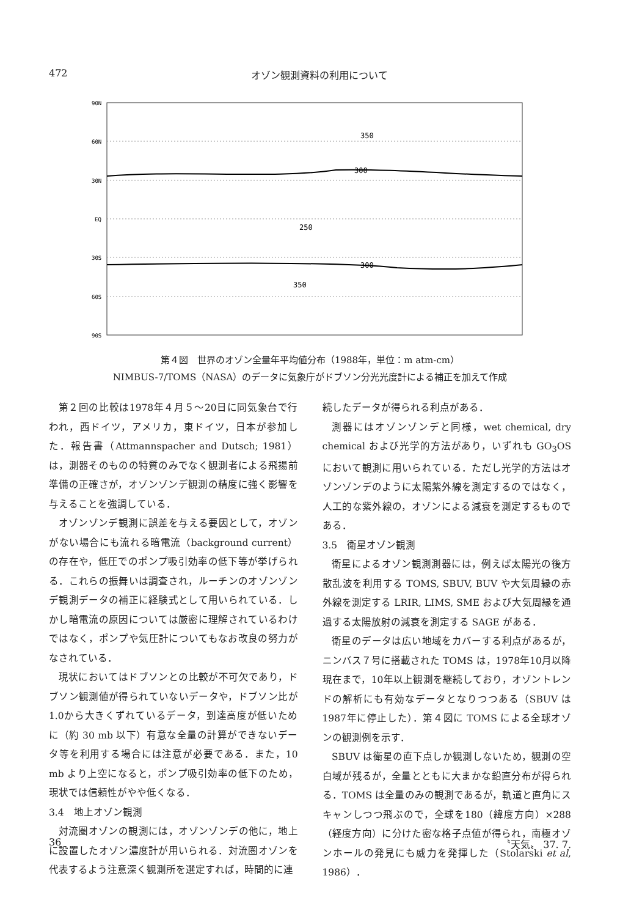472 オゾン観測資料の利用について
90N
60N
30N
EQ
30S
60S
90S
350
300
250
300
350
第４図　世界のオゾン全量年平均値分布（1988年，単位：m atm-cm）
NIMBUS-7/TOMS（NASA）のデータに気象庁がドブソン分光光度計による補正を加えて作成
第２回の比較は1978年４月５～20日に同気象台で行われ，西ドイツ，アメリカ，東ドイツ，日本が参加した．報告書（Attmannspacher and Dutsch; 1981）は，測器そのものの特質のみでなく観測者による飛揚前準備の正確さが，オゾンゾンデ観測の精度に強く影響を与えることを強調している．
オゾンゾンデ観測に誤差を与える要因として，オゾンがない場合にも流れる暗電流（background current）の存在や，低圧でのポンプ吸引効率の低下等が挙げられる．これらの振舞いは調査され，ルーチンのオゾンゾンデ観測データの補正に経験式として用いられている．しかし暗電流の原因については厳密に理解されているわけではなく，ポンプや気圧計についてもなお改良の努力がなされている．
現状においてはドブソンとの比較が不可欠であり，ドブソン観測値が得られていないデータや，ドブソン比が1.0から大きくずれているデータ，到達高度が低いために（約 30 mb 以下）有意な全量の計算ができないデータ等を利用する場合には注意が必要である．また，10 mb より上空になると，ポンプ吸引効率の低下のため，現状では信頼性がやや低くなる．
3.4　地上オゾン観測
対流圏オゾンの観測には，オゾンゾンデの他に，地上に設置したオゾン濃度計が用いられる．対流圏オゾンを代表するよう注意深く観測所を選定すれば，時間的に連
続したデータが得られる利点がある．
測器にはオゾンゾンデと同様，wet chemical, dry chemical および光学的方法があり，いずれも GO<sub>3</sub>OS において観測に用いられている．ただし光学的方法はオゾンゾンデのように太陽紫外線を測定するのではなく，人工的な紫外線の，オゾンによる減衰を測定するものである．
3.5　衛星オゾン観測
衛星によるオゾン観測測器には，例えば太陽光の後方散乱波を利用する TOMS, SBUV, BUV や大気周縁の赤外線を測定する LRIR, LIMS, SME および大気周縁を通過する太陽放射の減衰を測定する SAGE がある．
衛星のデータは広い地域をカバーする利点があるが，ニンバス７号に搭載された TOMS は，1978年10月以降現在まで，10年以上観測を継続しており，オゾントレンドの解析にも有効なデータとなりつつある（SBUV は1987年に停止した）．第４図に TOMS による全球オゾンの観測例を示す．
SBUV は衛星の直下点しか観測しないため，観測の空白域が残るが，全量とともに大まかな鉛直分布が得られる．TOMS は全量のみの観測であるが，軌道と直角にスキャンしつつ飛ぶので，全球を180（緯度方向）×288（経度方向）に分けた密な格子点値が得られ，南極オゾンホールの発見にも威力を発揮した（Stolarski et al, 1986）．
36 〝天気〟 37. 7.